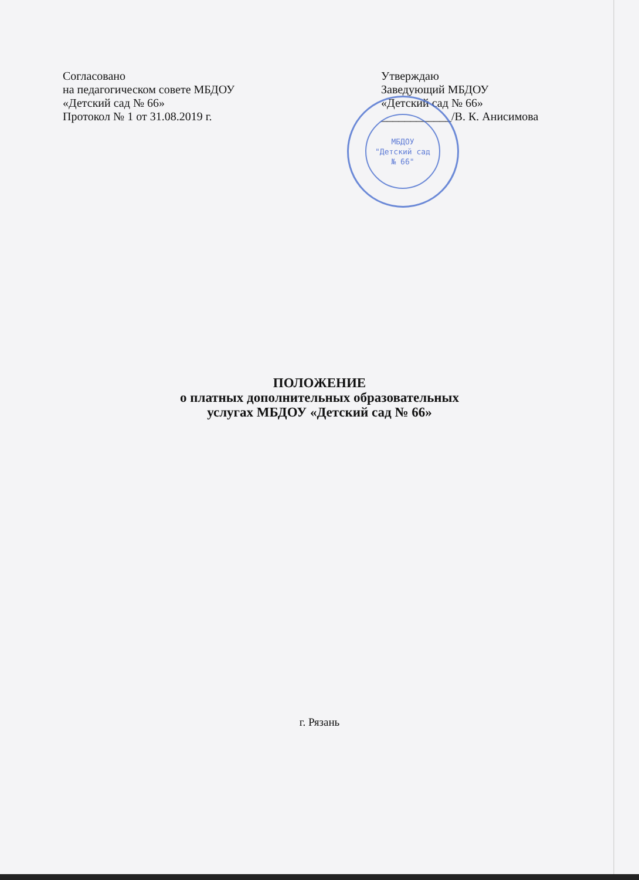Согласовано
на педагогическом совете МБДОУ
«Детский сад № 66»
Протокол № 1 от 31.08.2019 г.
Утверждаю
Заведующий МБДОУ
«Детский сад № 66»
____________/В. К. Анисимова
МБДОУ
"Детский сад
№ 66"
ПОЛОЖЕНИЕ
о платных дополнительных образовательных
услугах МБДОУ «Детский сад № 66»
г. Рязань